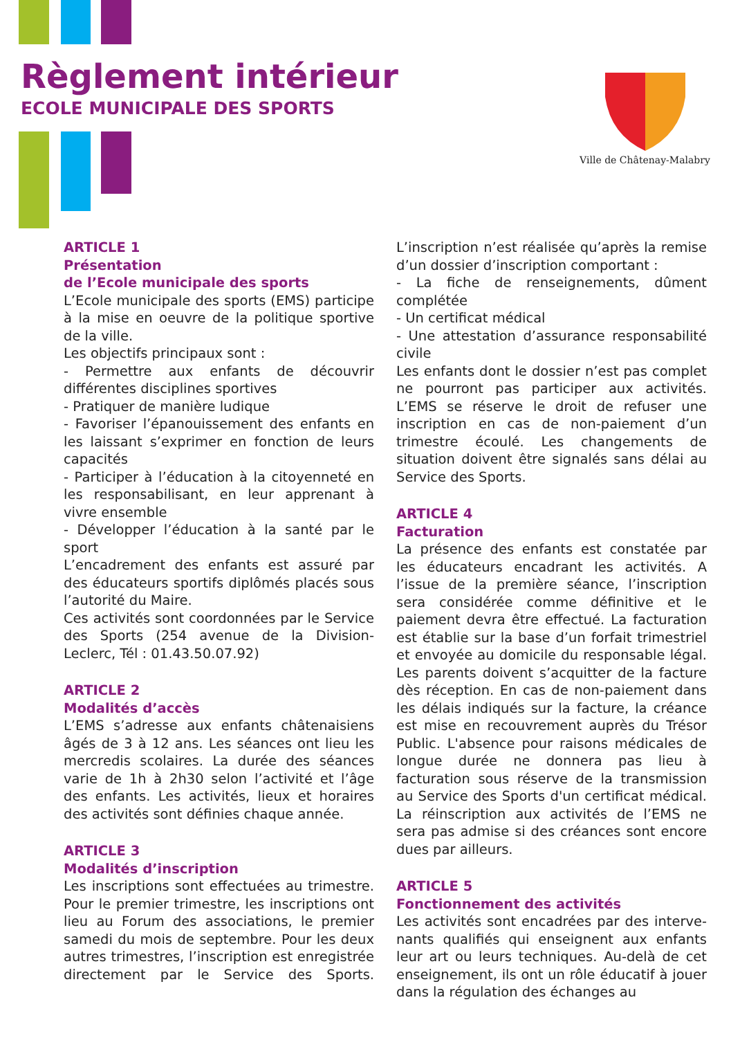Règlement intérieur
ECOLE MUNICIPALE DES SPORTS
Ville de Châtenay-Malabry
ARTICLE 1
Présentation
de l’Ecole municipale des sports
L’Ecole municipale des sports (EMS) participe à la mise en oeuvre de la politique sportive de la ville.
Les objectifs principaux sont :
- Permettre aux enfants de découvrir différentes disciplines sportives
- Pratiquer de manière ludique
- Favoriser l’épanouissement des enfants en les laissant s’exprimer en fonction de leurs capacités
- Participer à l’éducation à la citoyenneté en les responsabilisant, en leur apprenant à vivre ensemble
- Développer l’éducation à la santé par le sport
L’encadrement des enfants est assuré par des éducateurs sportifs diplômés placés sous l’autorité du Maire.
Ces activités sont coordonnées par le Service des Sports (254 avenue de la Division-Leclerc, Tél : 01.43.50.07.92)
ARTICLE 2
Modalités d’accès
L’EMS s’adresse aux enfants châtenaisiens âgés de 3 à 12 ans. Les séances ont lieu les mercredis scolaires. La durée des séances varie de 1h à 2h30 selon l’activité et l’âge des enfants. Les activités, lieux et horaires des activités sont définies chaque année.
ARTICLE 3
Modalités d’inscription
Les inscriptions sont effectuées au trimestre. Pour le premier trimestre, les inscriptions ont lieu au Forum des associations, le premier samedi du mois de septembre. Pour les deux autres trimestres, l’inscription est enregistrée directement par le Service des Sports. L’inscription n’est réalisée qu’après la remise d’un dossier d’inscription comportant :
- La fiche de renseignements, dûment complétée
- Un certificat médical
- Une attestation d’assurance responsabilité civile
Les enfants dont le dossier n’est pas complet ne pourront pas participer aux activités. L’EMS se réserve le droit de refuser une inscription en cas de non-paiement d’un trimestre écoulé. Les changements de situation doivent être signalés sans délai au Service des Sports.
ARTICLE 4
Facturation
La présence des enfants est constatée par les éducateurs encadrant les activités. A l’issue de la première séance, l’inscription sera considérée comme définitive et le paiement devra être effectué. La facturation est établie sur la base d’un forfait trimestriel et envoyée au domicile du responsable légal. Les parents doivent s’acquitter de la facture dès réception. En cas de non-paiement dans les délais indiqués sur la facture, la créance est mise en recouvrement auprès du Trésor Public. L'absence pour raisons médicales de longue durée ne donnera pas lieu à facturation sous réserve de la transmission au Service des Sports d'un certificat médical. La réinscription aux activités de l’EMS ne sera pas admise si des créances sont encore dues par ailleurs.
ARTICLE 5
Fonctionnement des activités
Les activités sont encadrées par des interve-nants qualifiés qui enseignent aux enfants leur art ou leurs techniques. Au-delà de cet enseignement, ils ont un rôle éducatif à jouer dans la régulation des échanges au